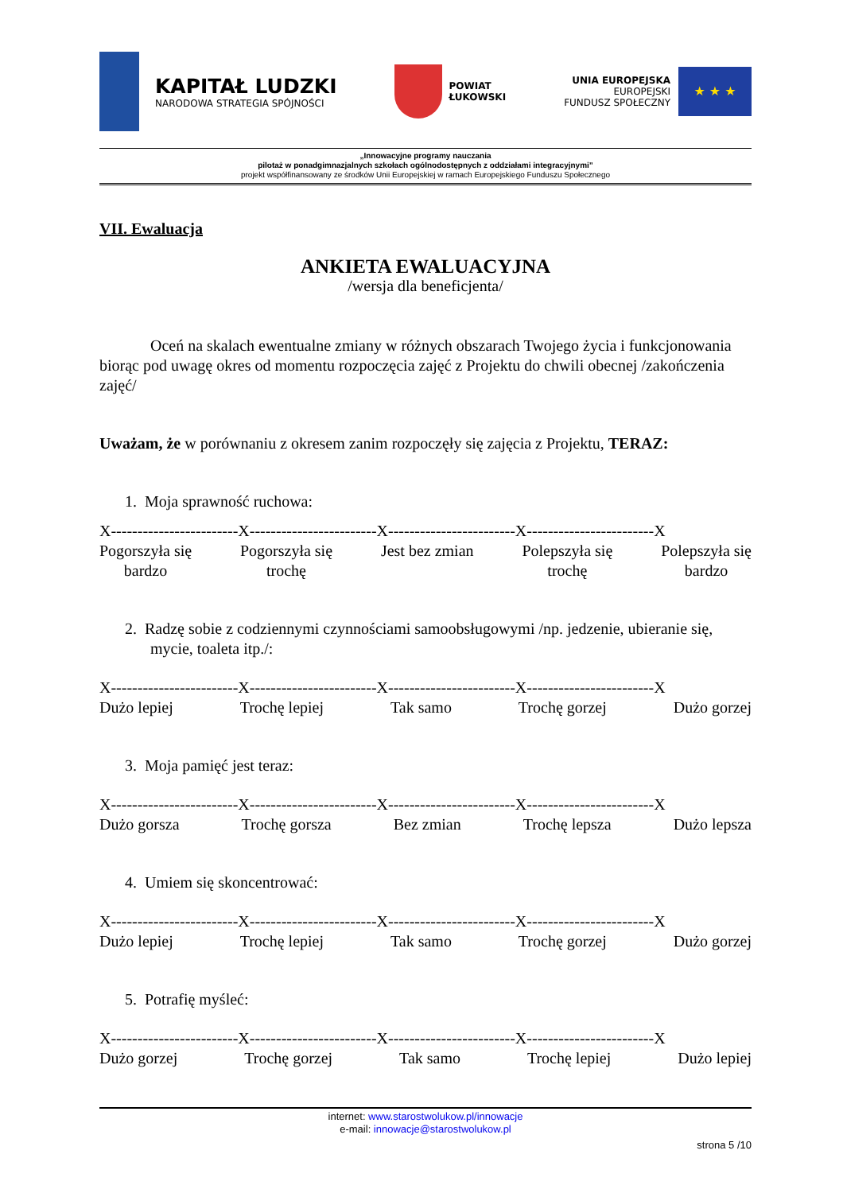KAPITAŁ LUDZKI
NARODOWA STRATEGIA SPÓJNOŚCI
POWIAT
ŁUKOWSKI
UNIA EUROPEJSKA
EUROPEJSKI
FUNDUSZ SPOŁECZNY
★ ★ ★
„Innowacyjne programy nauczania
pilotaż w ponadgimnazjalnych szkołach ogólnodostępnych z oddziałami integracyjnymi”
projekt współfinansowany ze środków Unii Europejskiej w ramach Europejskiego Funduszu Społecznego
VII. Ewaluacja
ANKIETA EWALUACYJNA
/wersja dla beneficjenta/
Oceń na skalach ewentualne zmiany w różnych obszarach Twojego życia i funkcjonowania biorąc pod uwagę okres od momentu rozpoczęcia zajęć z Projektu do chwili obecnej /zakończenia zajęć/
Uważam, że w porównaniu z okresem zanim rozpoczęły się zajęcia z Projektu, TERAZ:
1. Moja sprawność ruchowa:
X------------------------X------------------------X------------------------X------------------------X
Pogorszyła się
bardzo Pogorszyła się
trochę Jest bez zmian Polepszyła się
trochę Polepszyła się
bardzo
2. Radzę sobie z codziennymi czynnościami samoobsługowymi /np. jedzenie, ubieranie się, mycie, toaleta itp./:
X------------------------X------------------------X------------------------X------------------------X
Dużo lepiej Trochę lepiej Tak samo Trochę gorzej Dużo gorzej
3. Moja pamięć jest teraz:
X------------------------X------------------------X------------------------X------------------------X
Dużo gorsza Trochę gorsza Bez zmian Trochę lepsza Dużo lepsza
4. Umiem się skoncentrować:
X------------------------X------------------------X------------------------X------------------------X
Dużo lepiej Trochę lepiej Tak samo Trochę gorzej Dużo gorzej
5. Potrafię myśleć:
X------------------------X------------------------X------------------------X------------------------X
Dużo gorzej Trochę gorzej Tak samo Trochę lepiej Dużo lepiej
internet: www.starostwolukow.pl/innowacje
e-mail: innowacje@starostwolukow.pl
strona 5 /10